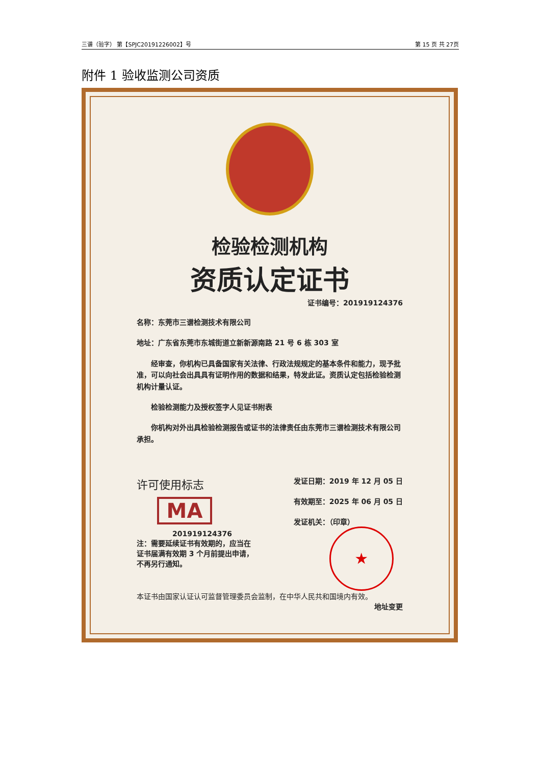三谱（验字） 第【SPJC20191226002】号 第 15 页 共 27页
附件 1 验收监测公司资质
检验检测机构
资质认定证书
证书编号：201919124376
名称：东莞市三谱检测技术有限公司
地址：广东省东莞市东城街道立新新源南路 21 号 6 栋 303 室
经审查，你机构已具备国家有关法律、行政法规规定的基本条件和能力，现予批准，可以向社会出具具有证明作用的数据和结果，特发此证。资质认定包括检验检测机构计量认证。
检验检测能力及授权签字人见证书附表
你机构对外出具检验检测报告或证书的法律责任由东莞市三谱检测技术有限公司承担。
许可使用标志
MA
201919124376
注：需要延续证书有效期的，应当在
证书届满有效期 3 个月前提出申请，
不再另行通知。
发证日期：2019 年 12 月 05 日
有效期至：2025 年 06 月 05 日
发证机关：（印章）
★
本证书由国家认证认可监督管理委员会监制，在中华人民共和国境内有效。
地址变更